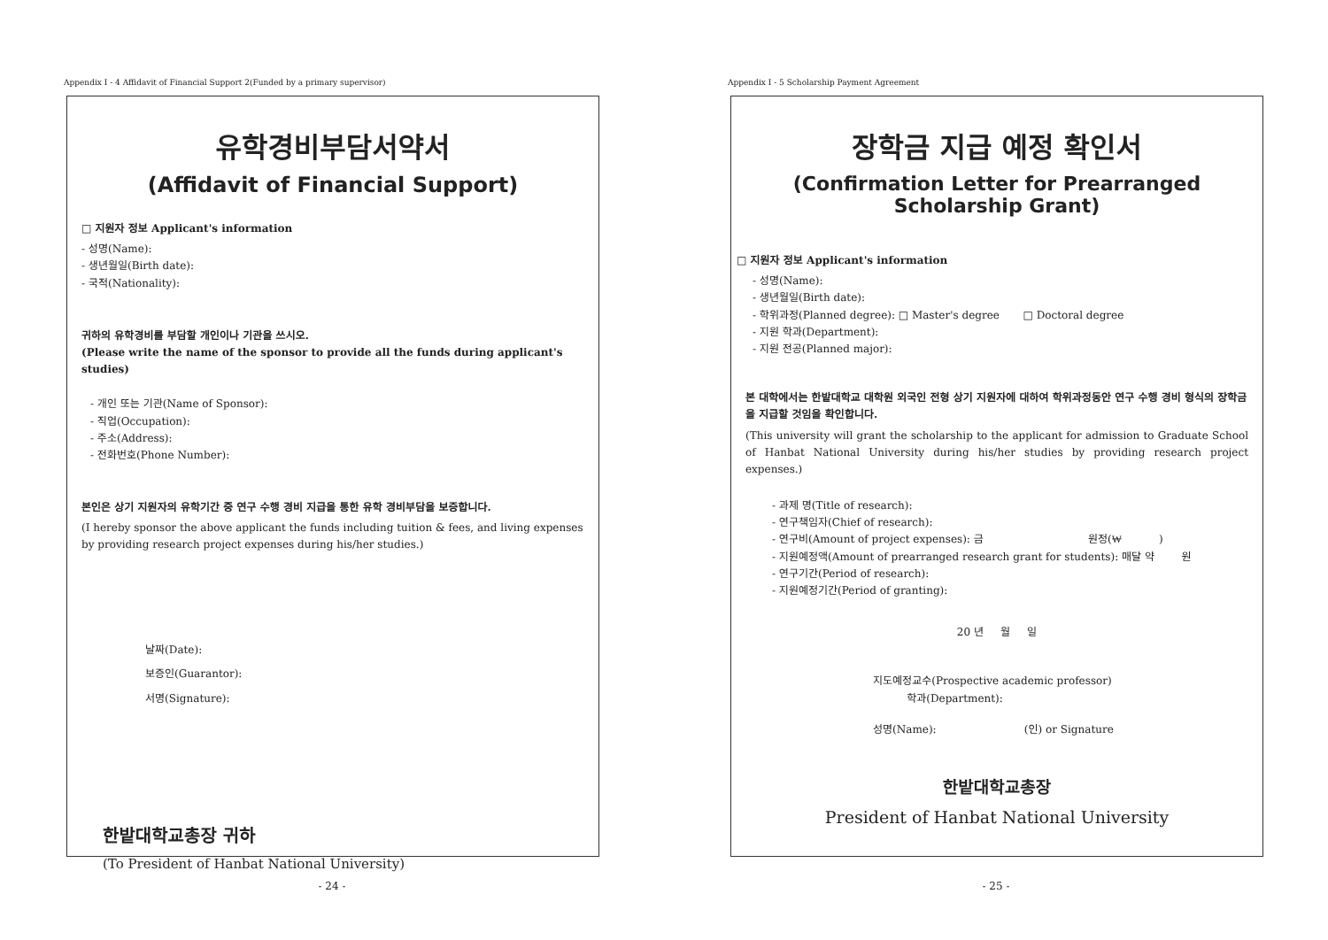Appendix Ⅰ - 4 Affidavit of Financial Support 2(Funded by a primary supervisor)
유학경비부담서약서
(Affidavit of Financial Support)
□ 지원자 정보 Applicant's information
- 성명(Name):
- 생년월일(Birth date):
- 국적(Nationality):
귀하의 유학경비를 부담할 개인이나 기관을 쓰시오.
(Please write the name of the sponsor to provide all the funds during applicant's studies)
- 개인 또는 기관(Name of Sponsor):
- 직업(Occupation):
- 주소(Address):
- 전화번호(Phone Number):
본인은 상기 지원자의 유학기간 중 연구 수행 경비 지급을 통한 유학 경비부담을 보증합니다.
(I hereby sponsor the above applicant the funds including tuition & fees, and living expenses by providing research project expenses during his/her studies.)
날짜(Date):
보증인(Guarantor):
서명(Signature):
한밭대학교총장 귀하
(To President of Hanbat National University)
- 24 -
Appendix Ⅰ - 5 Scholarship Payment Agreement
장학금 지급 예정 확인서
(Confirmation Letter for Prearranged Scholarship Grant)
□ 지원자 정보 Applicant's information
- 성명(Name):
- 생년월일(Birth date):
- 학위과정(Planned degree): □ Master's degree □ Doctoral degree
- 지원 학과(Department):
- 지원 전공(Planned major):
본 대학에서는 한밭대학교 대학원 외국인 전형 상기 지원자에 대하여 학위과정동안 연구 수행 경비 형식의 장학금을 지급할 것임을 확인합니다.
(This university will grant the scholarship to the applicant for admission to Graduate School of Hanbat National University during his/her studies by providing research project expenses.)
- 과제 명(Title of research):
- 연구책임자(Chief of research):
- 연구비(Amount of project expenses): 금 원정(₩ )
- 지원예정액(Amount of prearranged research grant for students): 매달 약 원
- 연구기간(Period of research):
- 지원예정기간(Period of granting):
20 년 월 일
지도예정교수(Prospective academic professor)
학과(Department):
성명(Name): (인) or Signature
한밭대학교총장
President of Hanbat National University
- 25 -